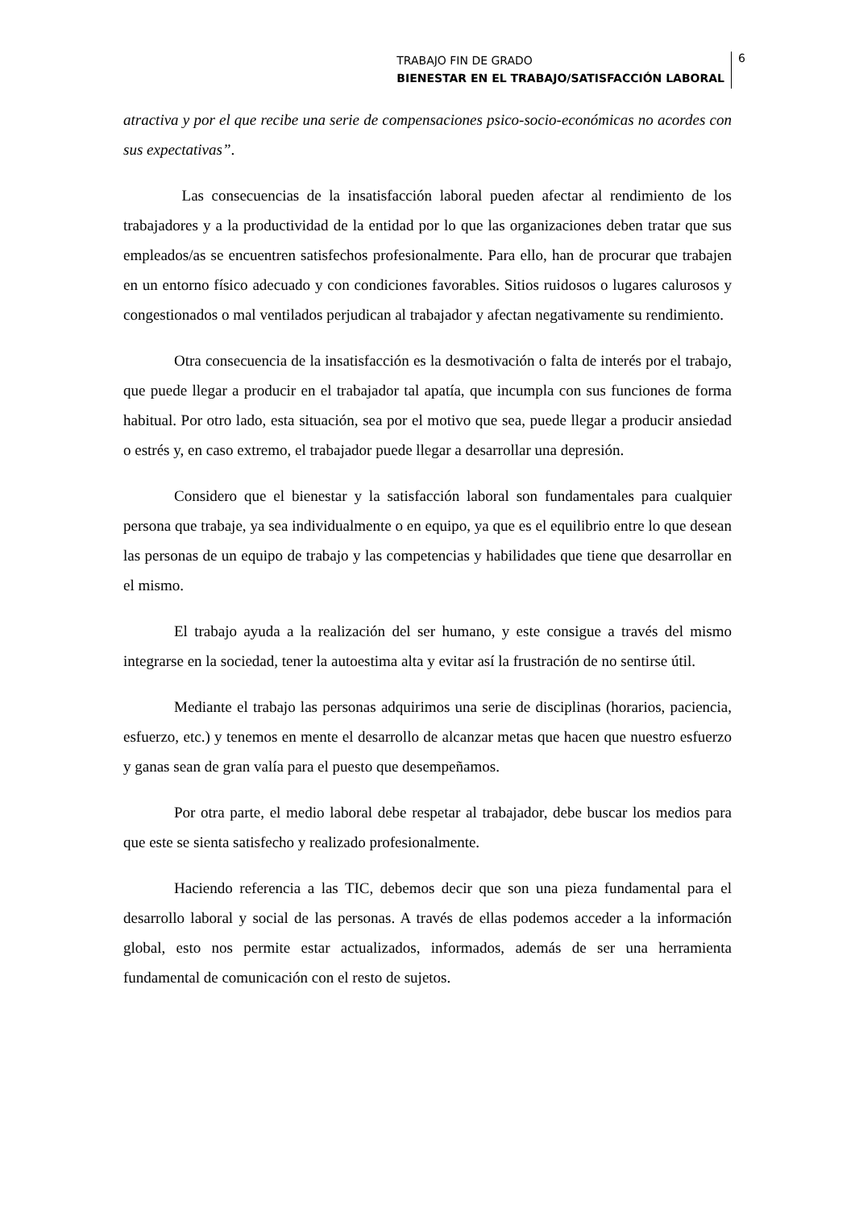TRABAJO FIN DE GRADO
BIENESTAR EN EL TRABAJO/SATISFACCIÓN LABORAL
6
atractiva y por el que recibe una serie de compensaciones psico-socio-económicas no acordes con sus expectativas”.
Las consecuencias de la insatisfacción laboral pueden afectar al rendimiento de los trabajadores y a la productividad de la entidad por lo que las organizaciones deben tratar que sus empleados/as se encuentren satisfechos profesionalmente. Para ello, han de procurar que trabajen en un entorno físico adecuado y con condiciones favorables. Sitios ruidosos o lugares calurosos y congestionados o mal ventilados perjudican al trabajador y afectan negativamente su rendimiento.
Otra consecuencia de la insatisfacción es la desmotivación o falta de interés por el trabajo, que puede llegar a producir en el trabajador tal apatía, que incumpla con sus funciones de forma habitual. Por otro lado, esta situación, sea por el motivo que sea, puede llegar a producir ansiedad o estrés y, en caso extremo, el trabajador puede llegar a desarrollar una depresión.
Considero que el bienestar y la satisfacción laboral son fundamentales para cualquier persona que trabaje, ya sea individualmente o en equipo, ya que es el equilibrio entre lo que desean las personas de un equipo de trabajo y las competencias y habilidades que tiene que desarrollar en el mismo.
El trabajo ayuda a la realización del ser humano, y este consigue a través del mismo integrarse en la sociedad, tener la autoestima alta y evitar así la frustración de no sentirse útil.
Mediante el trabajo las personas adquirimos una serie de disciplinas (horarios, paciencia, esfuerzo, etc.) y tenemos en mente el desarrollo de alcanzar metas que hacen que nuestro esfuerzo y ganas sean de gran valía para el puesto que desempeñamos.
Por otra parte, el medio laboral debe respetar al trabajador, debe buscar los medios para que este se sienta satisfecho y realizado profesionalmente.
Haciendo referencia a las TIC, debemos decir que son una pieza fundamental para el desarrollo laboral y social de las personas. A través de ellas podemos acceder a la información global, esto nos permite estar actualizados, informados, además de ser una herramienta fundamental de comunicación con el resto de sujetos.